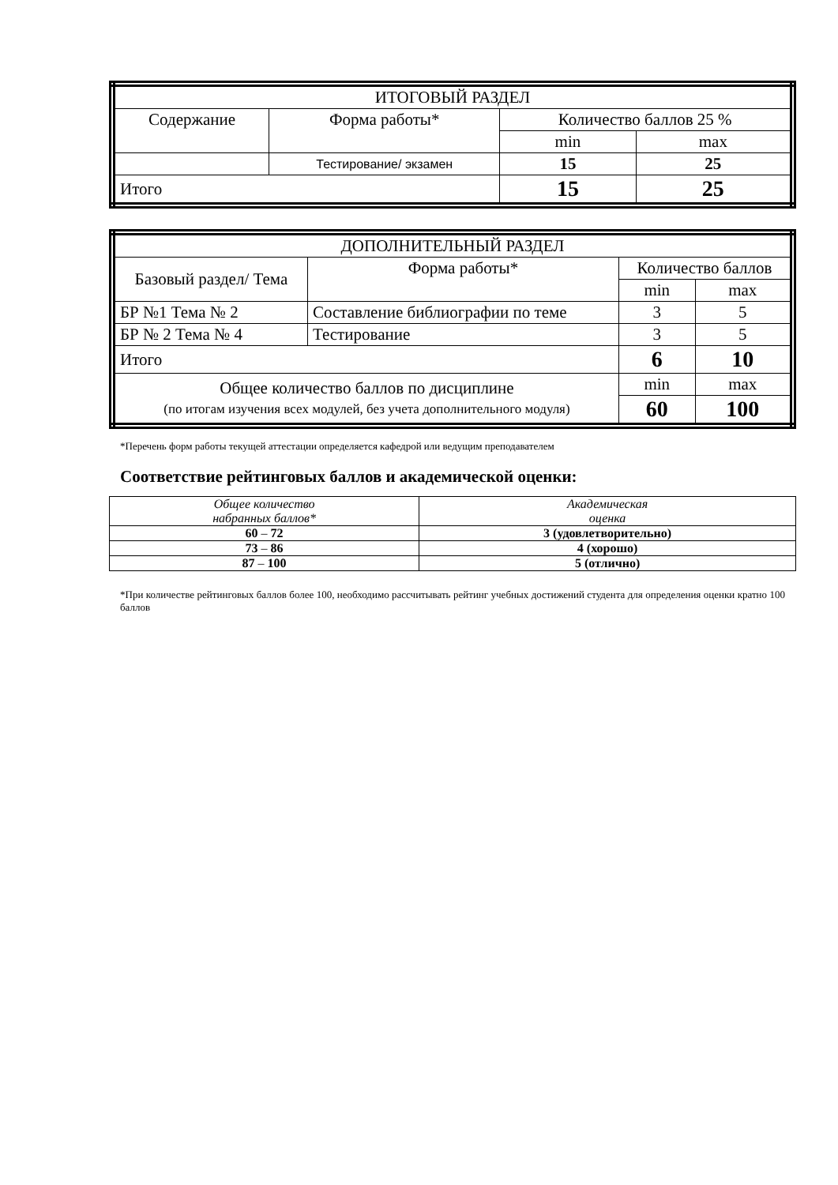| ИТОГОВЫЙ РАЗДЕЛ | | | |
| --- | --- | --- | --- |
| Содержание | Форма работы* | Количество баллов 25 % | |
| | | min | max |
| | Тестирование/ экзамен | 15 | 25 |
| Итого | | 15 | 25 |
| ДОПОЛНИТЕЛЬНЫЙ РАЗДЕЛ | | | |
| --- | --- | --- | --- |
| Базовый раздел/ Тема | Форма работы* | Количество баллов | |
| | | min | max |
| БР №1 Тема № 2 | Составление библиографии по теме | 3 | 5 |
| БР № 2 Тема № 4 | Тестирование | 3 | 5 |
| Итого | | 6 | 10 |
| Общее количество баллов по дисциплине (по итогам изучения всех модулей, без учета дополнительного модуля) | | min | max |
| | | 60 | 100 |
*Перечень форм работы текущей аттестации определяется кафедрой или ведущим преподавателем
Соответствие рейтинговых баллов и академической оценки:
| Общее количество набранных баллов* | Академическая оценка |
| 60 – 72 | 3 (удовлетворительно) |
| 73 – 86 | 4 (хорошо) |
| 87 – 100 | 5 (отлично) |
*При количестве рейтинговых баллов более 100, необходимо рассчитывать рейтинг учебных достижений студента для определения оценки кратно 100 баллов